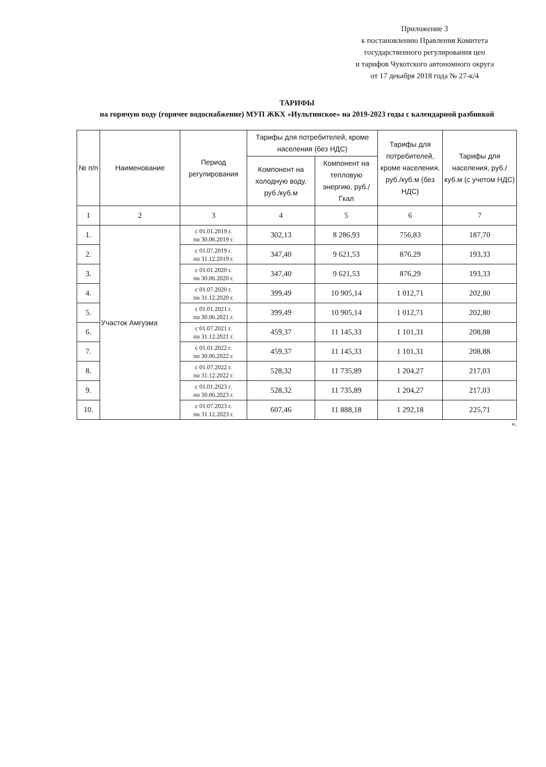Приложение 3
к постановлению Правления Комитета
государственного регулирования цен
и тарифов Чукотского автономного округа
от 17 декабря 2018 года № 27-к/4
ТАРИФЫ
на горячую воду (горячее водоснабжение) МУП ЖКХ «Иультинское» на 2019-2023 годы с календарной разбивкой
| № п/п | Наименование | Период регулирования | Тарифы для потребителей, кроме населения (без НДС) | | Тарифы для потребителей, кроме населения, руб./куб.м (без НДС) | Тарифы для населения, руб./куб.м (с учетом НДС) |
| --- | --- | --- | --- | --- | --- | --- |
| | | | Компонент на холодную воду, руб./куб.м | Компонент на тепловую энергию, руб./Гкал | | |
| 1 | 2 | 3 | 4 | 5 | 6 | 7 |
| 1. | Участок Амгуэма | с 01.01.2019 г. по 30.06.2019 г. | 302,13 | 8 286,93 | 756,83 | 187,70 |
| 2. | | с 01.07.2019 г. по 31.12.2019 г. | 347,40 | 9 621,53 | 876,29 | 193,33 |
| 3. | | с 01.01.2020 г. по 30.06.2020 г. | 347,40 | 9 621,53 | 876,29 | 193,33 |
| 4. | | с 01.07.2020 г. по 31.12.2020 г. | 399,49 | 10 905,14 | 1 012,71 | 202,80 |
| 5. | | с 01.01.2021 г. по 30.06.2021 г. | 399,49 | 10 905,14 | 1 012,71 | 202,80 |
| 6. | | с 01.07.2021 г. по 31.12.2021 г. | 459,37 | 11 145,33 | 1 101,31 | 208,88 |
| 7. | | с 01.01.2022 г. по 30.06.2022 г. | 459,37 | 11 145,33 | 1 101,31 | 208,88 |
| 8. | | с 01.07.2022 г. по 31.12.2022 г. | 528,32 | 11 735,89 | 1 204,27 | 217,03 |
| 9. | | с 01.01.2023 г. по 30.06.2023 г. | 528,32 | 11 735,89 | 1 204,27 | 217,03 |
| 10. | | с 01.07.2023 г. по 31.12.2023 г. | 607,46 | 11 888,18 | 1 292,18 | 225,71 |
».